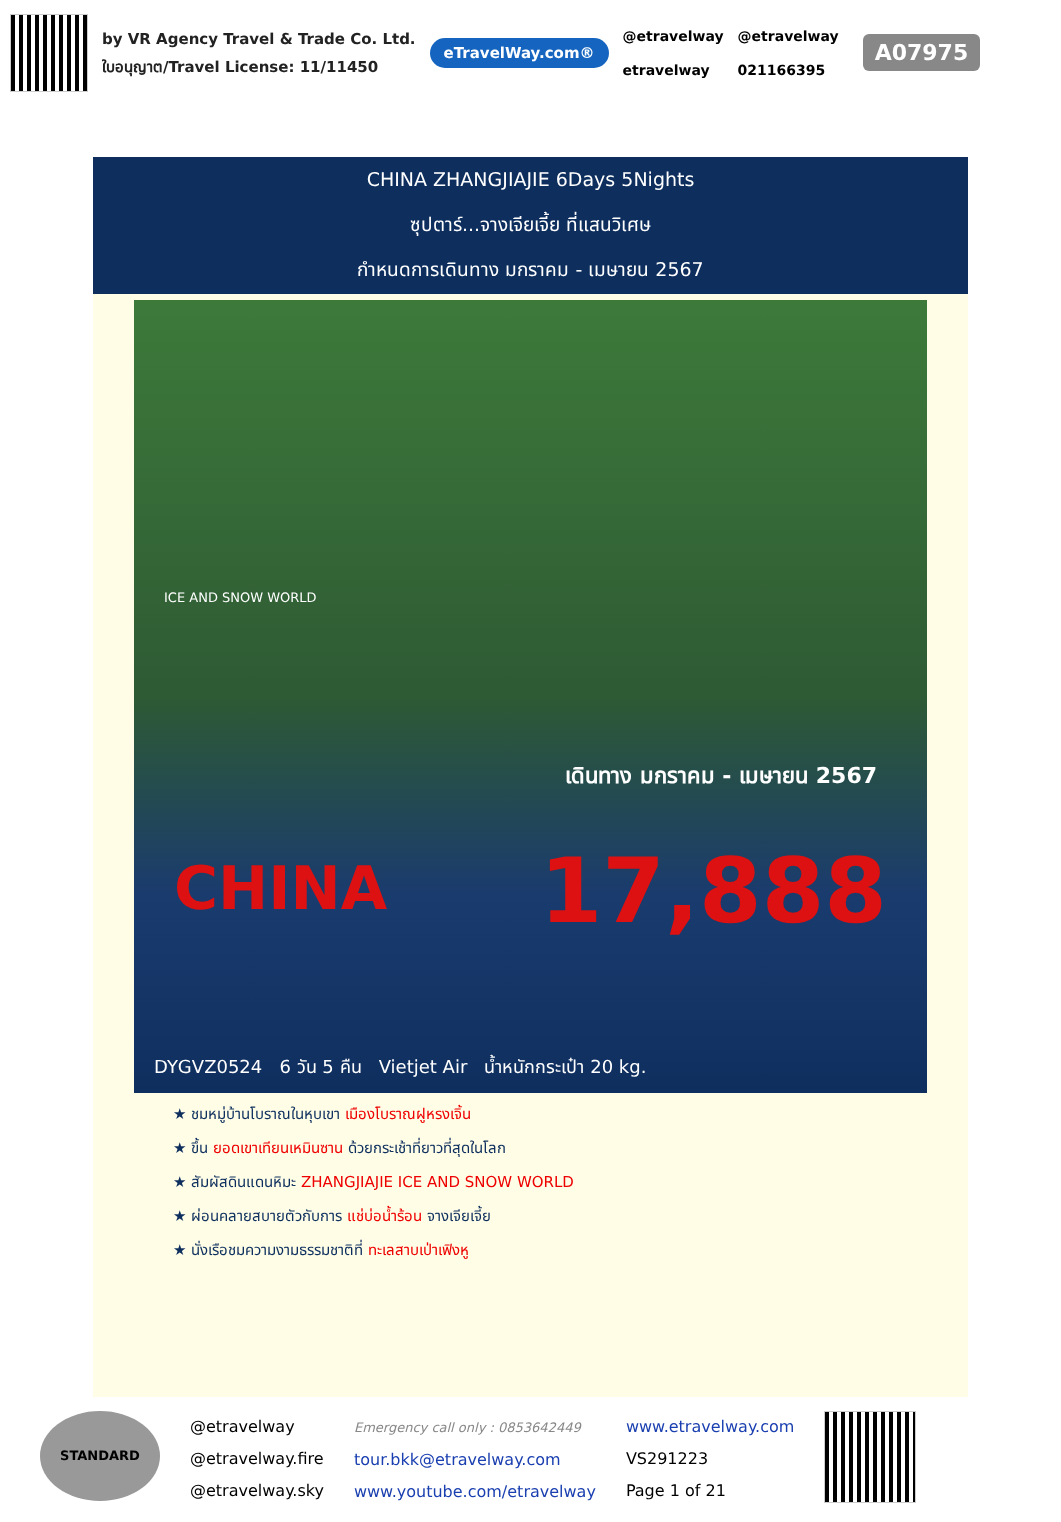by VR Agency Travel & Trade Co. Ltd.
ใบอนุญาต/Travel License: 11/11450
eTravelWay.com®
@etravelway
etravelway
@etravelway
021166395
A07975
CHINA ZHANGJIAJIE 6Days 5Nights
ซุปตาร์...จางเจียเจี้ย ที่แสนวิเศษ
กำหนดการเดินทาง มกราคม - เมษายน 2567
ICE AND SNOW WORLD
เดินทาง มกราคม - เมษายน 2567
CHINA 17,888
DYGVZ0524 6 วัน 5 คืน Vietjet Air น้ำหนักกระเป๋า 20 kg.
★ ชมหมู่บ้านโบราณในหุบเขา เมืองโบราณฝูหรงเจิ้น
★ ขึ้น ยอดเขาเทียนเหมินซาน ด้วยกระเช้าที่ยาวที่สุดในโลก
★ สัมผัสดินแดนหิมะ ZHANGJIAJIE ICE AND SNOW WORLD
★ ผ่อนคลายสบายตัวกับการ แช่บ่อน้ำร้อน จางเจียเจี้ย
★ นั่งเรือชมความงามธรรมชาติที่ ทะเลสาบเป่าเฟิงหู
STANDARD
@etravelway
@etravelway.fire
@etravelway.sky
Emergency call only : 0853642449
tour.bkk@etravelway.com
www.youtube.com/etravelway
www.etravelway.com
VS291223
Page 1 of 21